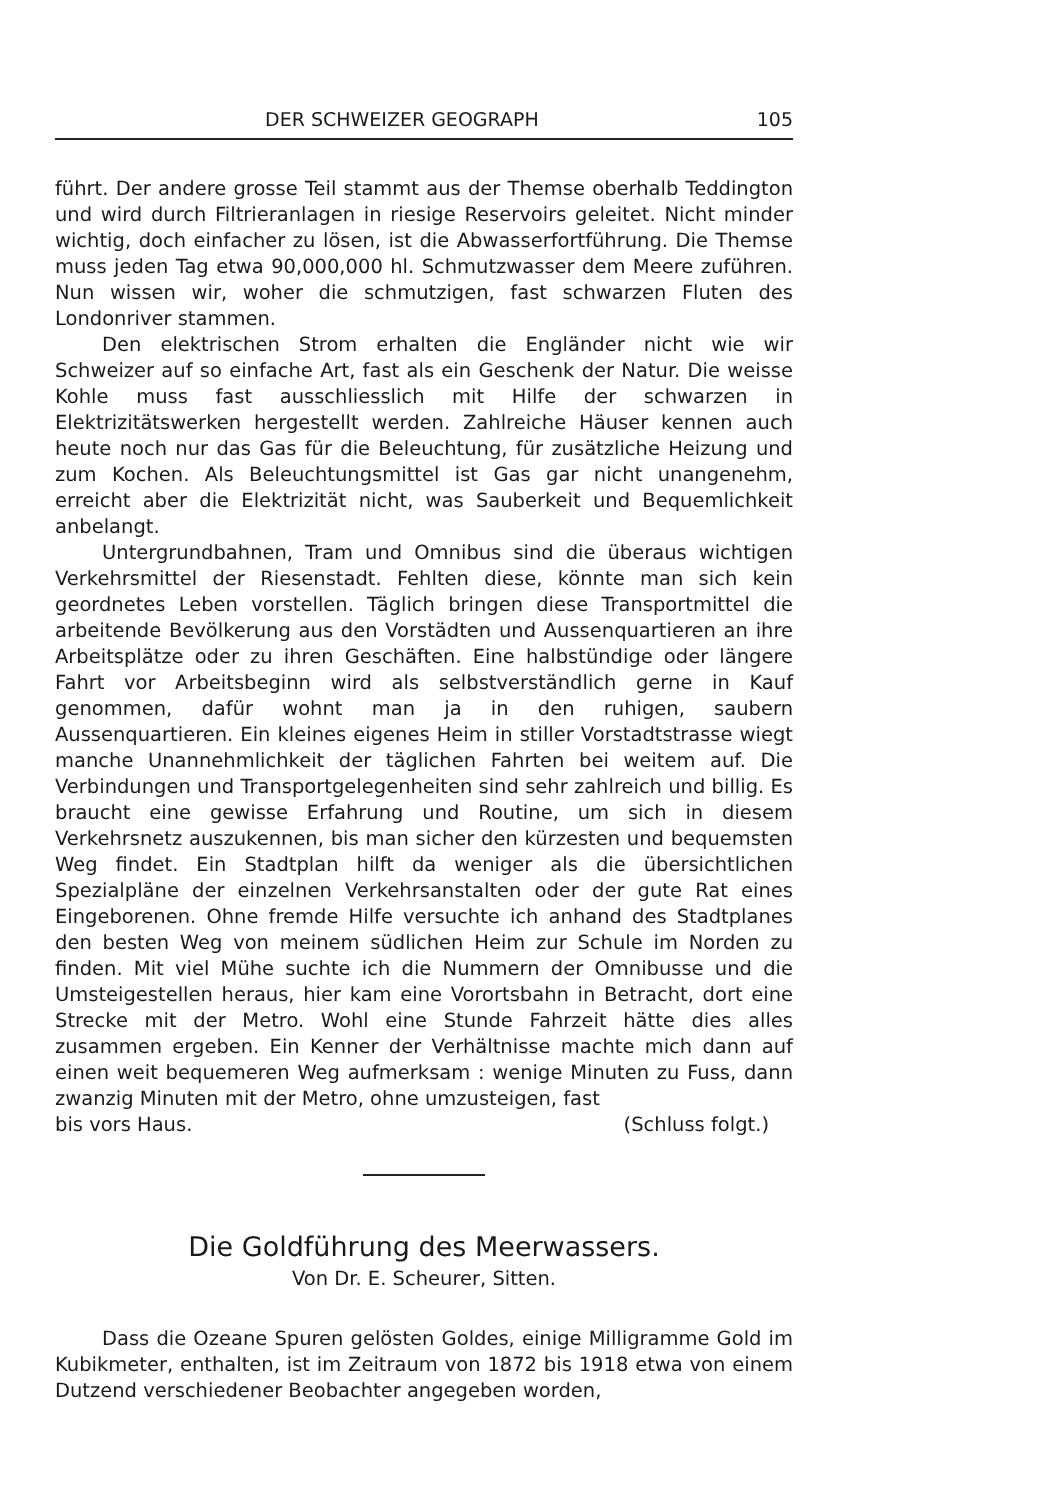DER SCHWEIZER GEOGRAPH 105
führt. Der andere grosse Teil stammt aus der Themse oberhalb Teddington und wird durch Filtrieranlagen in riesige Reservoirs geleitet. Nicht minder wichtig, doch einfacher zu lösen, ist die Abwasserfortführung. Die Themse muss jeden Tag etwa 90,000,000 hl. Schmutzwasser dem Meere zuführen. Nun wissen wir, woher die schmutzigen, fast schwarzen Fluten des Londonriver stammen.
Den elektrischen Strom erhalten die Engländer nicht wie wir Schweizer auf so einfache Art, fast als ein Geschenk der Natur. Die weisse Kohle muss fast ausschliesslich mit Hilfe der schwarzen in Elektrizitätswerken hergestellt werden. Zahlreiche Häuser kennen auch heute noch nur das Gas für die Beleuchtung, für zusätzliche Heizung und zum Kochen. Als Beleuchtungsmittel ist Gas gar nicht unangenehm, erreicht aber die Elektrizität nicht, was Sauberkeit und Bequemlichkeit anbelangt.
Untergrundbahnen, Tram und Omnibus sind die überaus wichtigen Verkehrsmittel der Riesenstadt. Fehlten diese, könnte man sich kein geordnetes Leben vorstellen. Täglich bringen diese Transportmittel die arbeitende Bevölkerung aus den Vorstädten und Aussenquartieren an ihre Arbeitsplätze oder zu ihren Geschäften. Eine halbstündige oder längere Fahrt vor Arbeitsbeginn wird als selbstverständlich gerne in Kauf genommen, dafür wohnt man ja in den ruhigen, saubern Aussenquartieren. Ein kleines eigenes Heim in stiller Vorstadtstrasse wiegt manche Unannehmlichkeit der täglichen Fahrten bei weitem auf. Die Verbindungen und Transportgelegenheiten sind sehr zahlreich und billig. Es braucht eine gewisse Erfahrung und Routine, um sich in diesem Verkehrsnetz auszukennen, bis man sicher den kürzesten und bequemsten Weg findet. Ein Stadtplan hilft da weniger als die übersichtlichen Spezialpläne der einzelnen Verkehrsanstalten oder der gute Rat eines Eingeborenen. Ohne fremde Hilfe versuchte ich anhand des Stadtplanes den besten Weg von meinem südlichen Heim zur Schule im Norden zu finden. Mit viel Mühe suchte ich die Nummern der Omnibusse und die Umsteigestellen heraus, hier kam eine Vorortsbahn in Betracht, dort eine Strecke mit der Metro. Wohl eine Stunde Fahrzeit hätte dies alles zusammen ergeben. Ein Kenner der Verhältnisse machte mich dann auf einen weit bequemeren Weg aufmerksam : wenige Minuten zu Fuss, dann zwanzig Minuten mit der Metro, ohne umzusteigen, fast
bis vors Haus. (Schluss folgt.)
Die Goldführung des Meerwassers.
Von Dr. E. Scheurer, Sitten.
Dass die Ozeane Spuren gelösten Goldes, einige Milligramme Gold im Kubikmeter, enthalten, ist im Zeitraum von 1872 bis 1918 etwa von einem Dutzend verschiedener Beobachter angegeben worden,